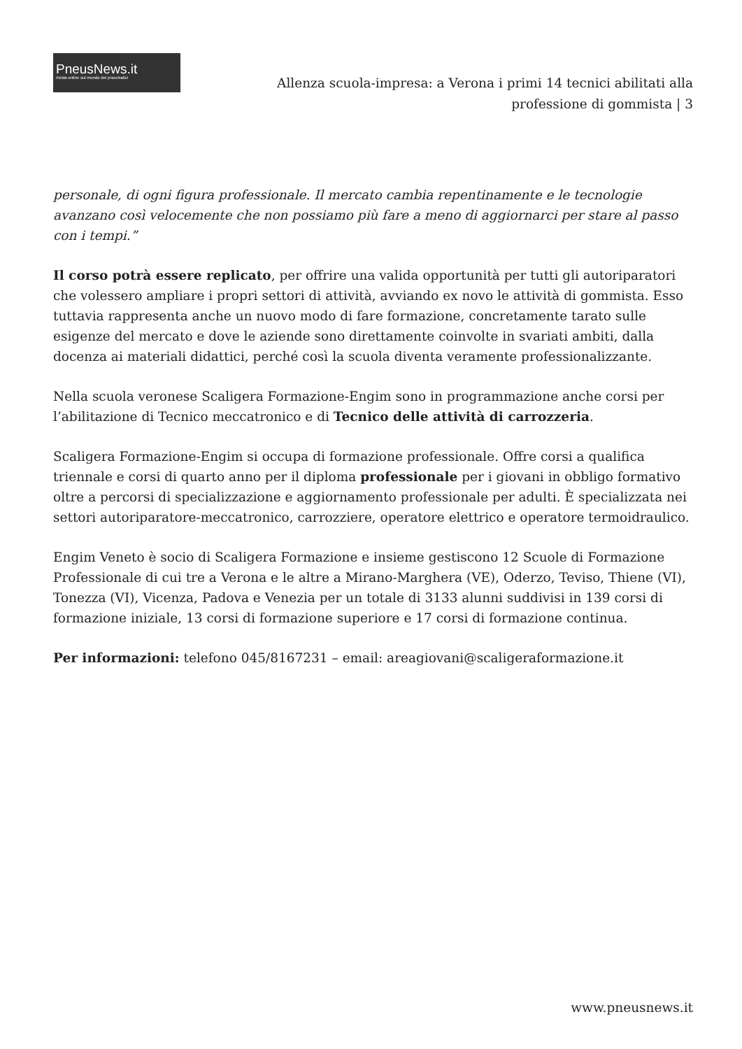PneusNews.it
rivista online sul mondo dei pneumatici
Allenza scuola-impresa: a Verona i primi 14 tecnici abilitati alla
professione di gommista | 3
personale, di ogni figura professionale. Il mercato cambia repentinamente e le tecnologie avanzano così velocemente che non possiamo più fare a meno di aggiornarci per stare al passo con i tempi.”
Il corso potrà essere replicato, per offrire una valida opportunità per tutti gli autoriparatori che volessero ampliare i propri settori di attività, avviando ex novo le attività di gommista. Esso tuttavia rappresenta anche un nuovo modo di fare formazione, concretamente tarato sulle esigenze del mercato e dove le aziende sono direttamente coinvolte in svariati ambiti, dalla docenza ai materiali didattici, perché così la scuola diventa veramente professionalizzante.
Nella scuola veronese Scaligera Formazione-Engim sono in programmazione anche corsi per l’abilitazione di Tecnico meccatronico e di Tecnico delle attività di carrozzeria.
Scaligera Formazione-Engim si occupa di formazione professionale. Offre corsi a qualifica triennale e corsi di quarto anno per il diploma professionale per i giovani in obbligo formativo oltre a percorsi di specializzazione e aggiornamento professionale per adulti. È specializzata nei settori autoriparatore-meccatronico, carrozziere, operatore elettrico e operatore termoidraulico.
Engim Veneto è socio di Scaligera Formazione e insieme gestiscono 12 Scuole di Formazione Professionale di cui tre a Verona e le altre a Mirano-Marghera (VE), Oderzo, Teviso, Thiene (VI), Tonezza (VI), Vicenza, Padova e Venezia per un totale di 3133 alunni suddivisi in 139 corsi di formazione iniziale, 13 corsi di formazione superiore e 17 corsi di formazione continua.
Per informazioni: telefono 045/8167231 – email: areagiovani@scaligeraformazione.it
www.pneusnews.it